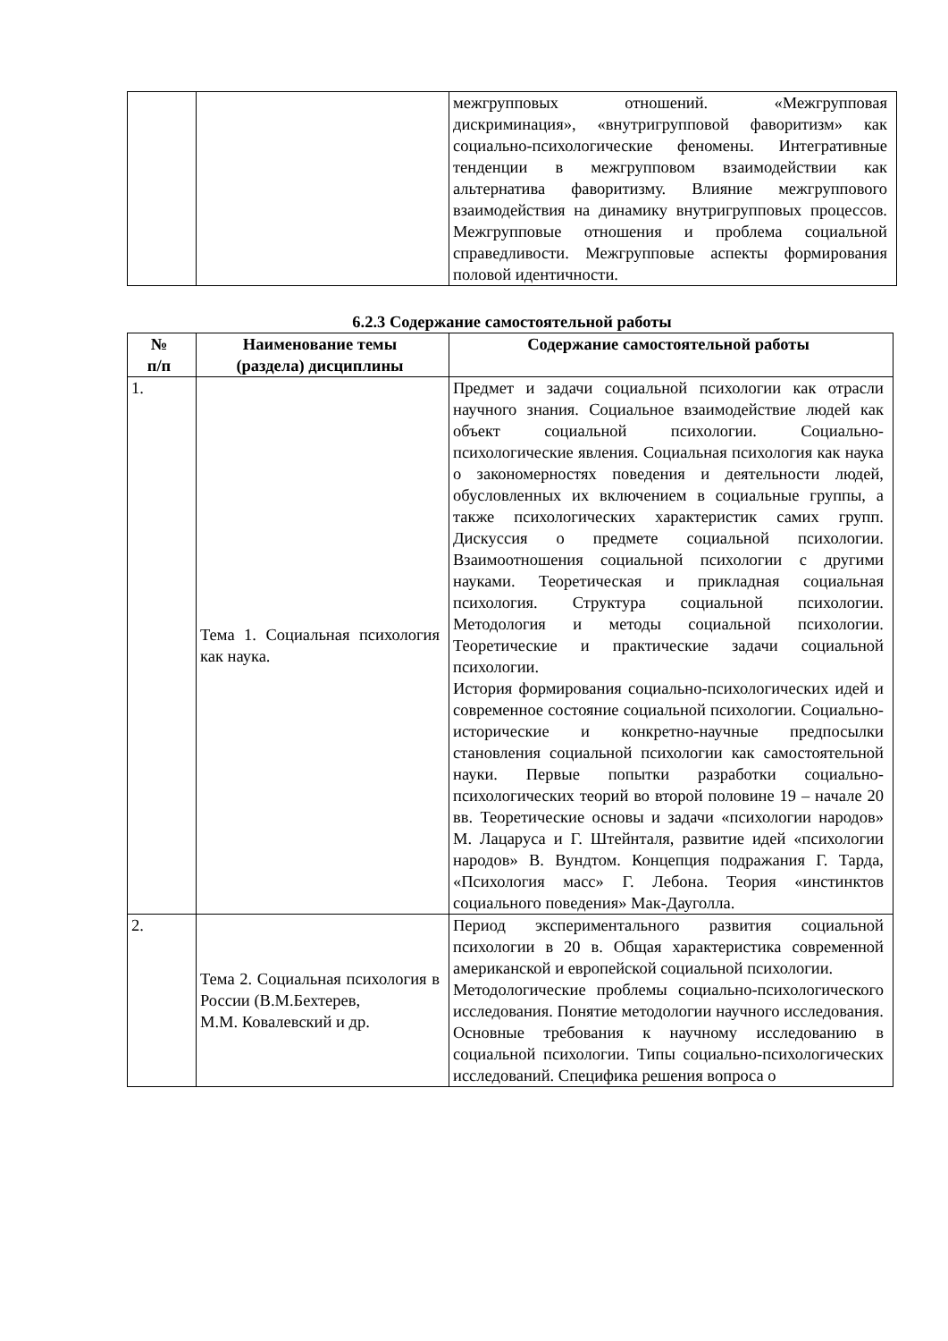| | | межгрупповых отношений. «Межгрупповая дискриминация», «внутригрупповой фаворитизм» как социально-психологические феномены. Интегративные тенденции в межгрупповом взаимодействии как альтернатива фаворитизму. Влияние межгруппового взаимодействия на динамику внутригрупповых процессов. Межгрупповые отношения и проблема социальной справедливости. Межгрупповые аспекты формирования половой идентичности. |
6.2.3 Содержание самостоятельной работы
| № п/п | Наименование темы (раздела) дисциплины | Содержание самостоятельной работы |
| --- | --- | --- |
| 1. | Тема 1. Социальная психология как наука. | Предмет и задачи социальной психологии как отрасли научного знания. Социальное взаимодействие людей как объект социальной психологии. Социально-психологические явления. Социальная психология как наука о закономерностях поведения и деятельности людей, обусловленных их включением в социальные группы, а также психологических характеристик самих групп. Дискуссия о предмете социальной психологии. Взаимоотношения социальной психологии с другими науками. Теоретическая и прикладная социальная психология. Структура социальной психологии. Методология и методы социальной психологии. Теоретические и практические задачи социальной психологии. История формирования социально-психологических идей и современное состояние социальной психологии. Социально-исторические и конкретно-научные предпосылки становления социальной психологии как самостоятельной науки. Первые попытки разработки социально-психологических теорий во второй половине 19 – начале 20 вв. Теоретические основы и задачи «психологии народов» М. Лацаруса и Г. Штейнталя, развитие идей «психологии народов» В. Вундтом. Концепция подражания Г. Тарда, «Психология масс» Г. Лебона. Теория «инстинктов социального поведения» Мак-Дауголла. |
| 2. | Тема 2. Социальная психология в России (В.М.Бехтерев, М.М. Ковалевский и др. | Период экспериментального развития социальной психологии в 20 в. Общая характеристика современной американской и европейской социальной психологии. Методологические проблемы социально-психологического исследования. Понятие методологии научного исследования. Основные требования к научному исследованию в социальной психологии. Типы социально-психологических исследований. Специфика решения вопроса о |